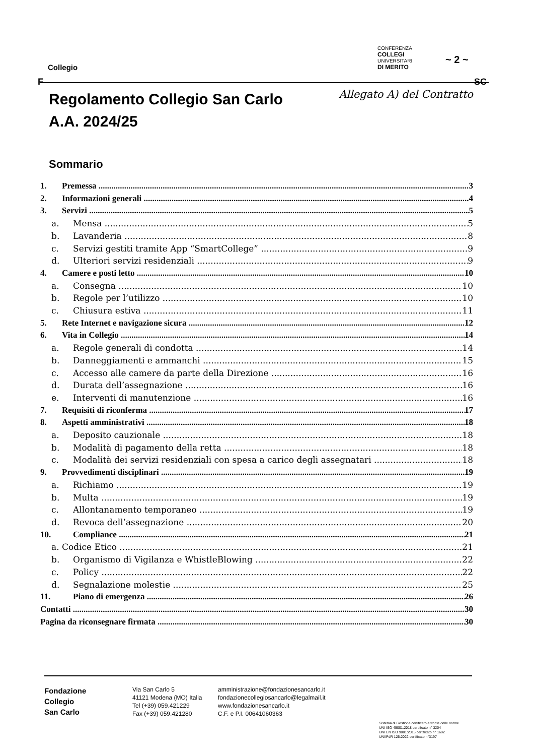Collegio
CONFERENZA
COLLEGI
UNIVERSITARI
DI MERITO
~ 2 ~
F SC
Regolamento Collegio San Carlo
A.A. 2024/25 Allegato A) del Contratto
Sommario
1. Premessa 3
2. Informazioni generali 4
3. Servizi 5
a. Mensa 5
b. Lavanderia 8
c. Servizi gestiti tramite App “SmartCollege” 9
d. Ulteriori servizi residenziali 9
4. Camere e posti letto 10
a. Consegna 10
b. Regole per l’utilizzo 10
c. Chiusura estiva 11
5. Rete Internet e navigazione sicura 12
6. Vita in Collegio 14
a. Regole generali di condotta 14
b. Danneggiamenti e ammanchi 15
c. Accesso alle camere da parte della Direzione 16
d. Durata dell’assegnazione 16
e. Interventi di manutenzione 16
7. Requisiti di riconferma 17
8. Aspetti amministrativi 18
a. Deposito cauzionale 18
b. Modalità di pagamento della retta 18
c. Modalità dei servizi residenziali con spesa a carico degli assegnatari 18
9. Provvedimenti disciplinari 19
a. Richiamo 19
b. Multa 19
c. Allontanamento temporaneo 19
d. Revoca dell’assegnazione 20
10. Compliance 21
a. Codice Etico 21
b. Organismo di Vigilanza e WhistleBlowing 22
c. Policy 22
d. Segnalazione molestie 25
11. Piano di emergenza 26
Contatti 30
Pagina da riconsegnare firmata 30
Fondazione
Collegio
San Carlo
Via San Carlo 5
41121 Modena (MO) Italia
Tel (+39) 059.421229
Fax (+39) 059.421280
amministrazione@fondazionesancarlo.it
fondazionecollegiosancarlo@legalmail.it
www.fondazionesancarlo.it
C.F. e P.I. 00641060363
Sistema di Gestione certificato a fronte delle norme
UNI ISO 45001:2018 certificato n° 3204
UNI EN ISO 9001:2015 certificato n° 1692
UNI/PdR 125:2022 certificato n°3197